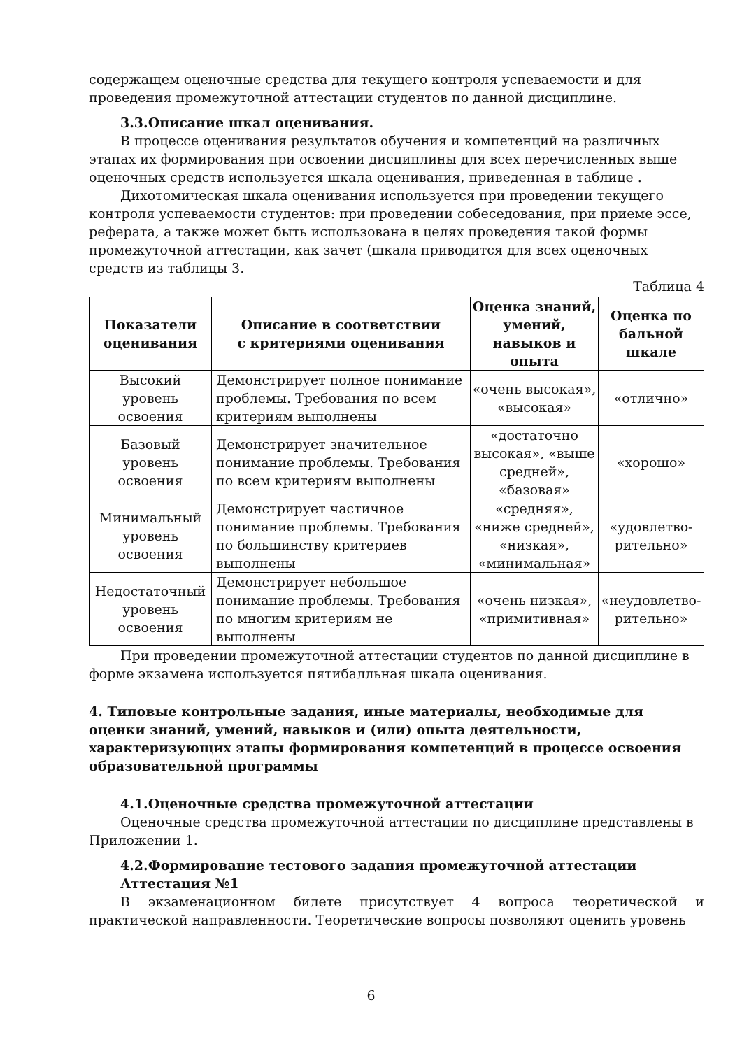содержащем оценочные средства для текущего контроля успеваемости и для проведения промежуточной аттестации студентов по данной дисциплине.
3.3.Описание шкал оценивания.
В процессе оценивания результатов обучения и компетенций на различных этапах их формирования при освоении дисциплины для всех перечисленных выше оценочных средств используется шкала оценивания, приведенная в таблице .
Дихотомическая шкала оценивания используется при проведении текущего контроля успеваемости студентов: при проведении собеседования, при приеме эссе, реферата, а также может быть использована в целях проведения такой формы промежуточной аттестации, как зачет (шкала приводится для всех оценочных средств из таблицы 3.
Таблица 4
| Показатели оценивания | Описание в соответствии с критериями оценивания | Оценка знаний, умений, навыков и опыта | Оценка по бальной шкале |
| --- | --- | --- | --- |
| Высокий уровень освоения | Демонстрирует полное понимание проблемы. Требования по всем критериям выполнены | «очень высокая», «высокая» | «отлично» |
| Базовый уровень освоения | Демонстрирует значительное понимание проблемы. Требования по всем критериям выполнены | «достаточно высокая», «выше средней», «базовая» | «хорошо» |
| Минимальный уровень освоения | Демонстрирует частичное понимание проблемы. Требования по большинству критериев выполнены | «средняя», «ниже средней», «низкая», «минимальная» | «удовлетво-рительно» |
| Недостаточный уровень освоения | Демонстрирует небольшое понимание проблемы. Требования по многим критериям не выполнены | «очень низкая», «примитивная» | «неудовлетво-рительно» |
При проведении промежуточной аттестации студентов по данной дисциплине в форме экзамена используется пятибалльная шкала оценивания.
4. Типовые контрольные задания, иные материалы, необходимые для оценки знаний, умений, навыков и (или) опыта деятельности, характеризующих этапы формирования компетенций в процессе освоения образовательной программы
4.1.Оценочные средства промежуточной аттестации
Оценочные средства промежуточной аттестации по дисциплине представлены в Приложении 1.
4.2.Формирование тестового задания промежуточной аттестации
Аттестация №1
В экзаменационном билете присутствует 4 вопроса теоретической и практической направленности. Теоретические вопросы позволяют оценить уровень
6